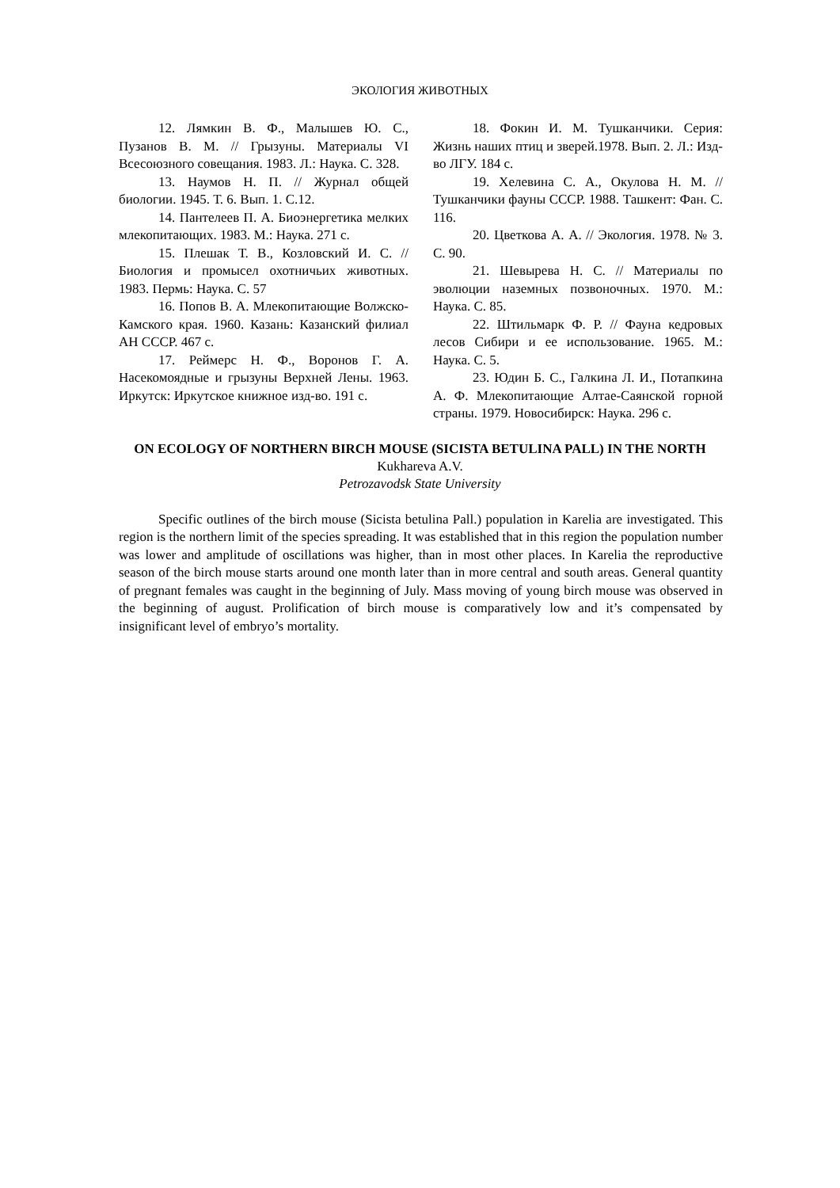ЭКОЛОГИЯ ЖИВОТНЫХ
12. Лямкин В. Ф., Малышев Ю. С., Пузанов В. М. // Грызуны. Материалы VI Всесоюзного совещания. 1983. Л.: Наука. С. 328.
13. Наумов Н. П. // Журнал общей биологии. 1945. Т. 6. Вып. 1. С.12.
14. Пантелеев П. А. Биоэнергетика мелких млекопитающих. 1983. М.: Наука. 271 с.
15. Плешак Т. В., Козловский И. С. // Биология и промысел охотничьих животных. 1983. Пермь: Наука. С. 57
16. Попов В. А. Млекопитающие Волжско-Камского края. 1960. Казань: Казанский филиал АН СССР. 467 с.
17. Реймерс Н. Ф., Воронов Г. А. Насекомоядные и грызуны Верхней Лены. 1963. Иркутск: Иркутское книжное изд-во. 191 с.
18. Фокин И. М. Тушканчики. Серия: Жизнь наших птиц и зверей.1978. Вып. 2. Л.: Изд-во ЛГУ. 184 с.
19. Хелевина С. А., Окулова Н. М. // Тушканчики фауны СССР. 1988. Ташкент: Фан. С. 116.
20. Цветкова А. А. // Экология. 1978. № 3. С. 90.
21. Шевырева Н. С. // Материалы по эволюции наземных позвоночных. 1970. М.: Наука. С. 85.
22. Штильмарк Ф. Р. // Фауна кедровых лесов Сибири и ее использование. 1965. М.: Наука. С. 5.
23. Юдин Б. С., Галкина Л. И., Потапкина А. Ф. Млекопитающие Алтае-Саянской горной страны. 1979. Новосибирск: Наука. 296 с.
ON ECOLOGY OF NORTHERN BIRCH MOUSE (SICISTA BETULINA PALL) IN THE NORTH
Kukhareva A.V.
Petrozavodsk State University
Specific outlines of the birch mouse (Sicista betulina Pall.) population in Karelia are investigated. This region is the northern limit of the species spreading. It was established that in this region the population number was lower and amplitude of oscillations was higher, than in most other places. In Karelia the reproductive season of the birch mouse starts around one month later than in more central and south areas. General quantity of pregnant females was caught in the beginning of July. Mass moving of young birch mouse was observed in the beginning of august. Prolification of birch mouse is comparatively low and it’s compensated by insignificant level of embryo’s mortality.